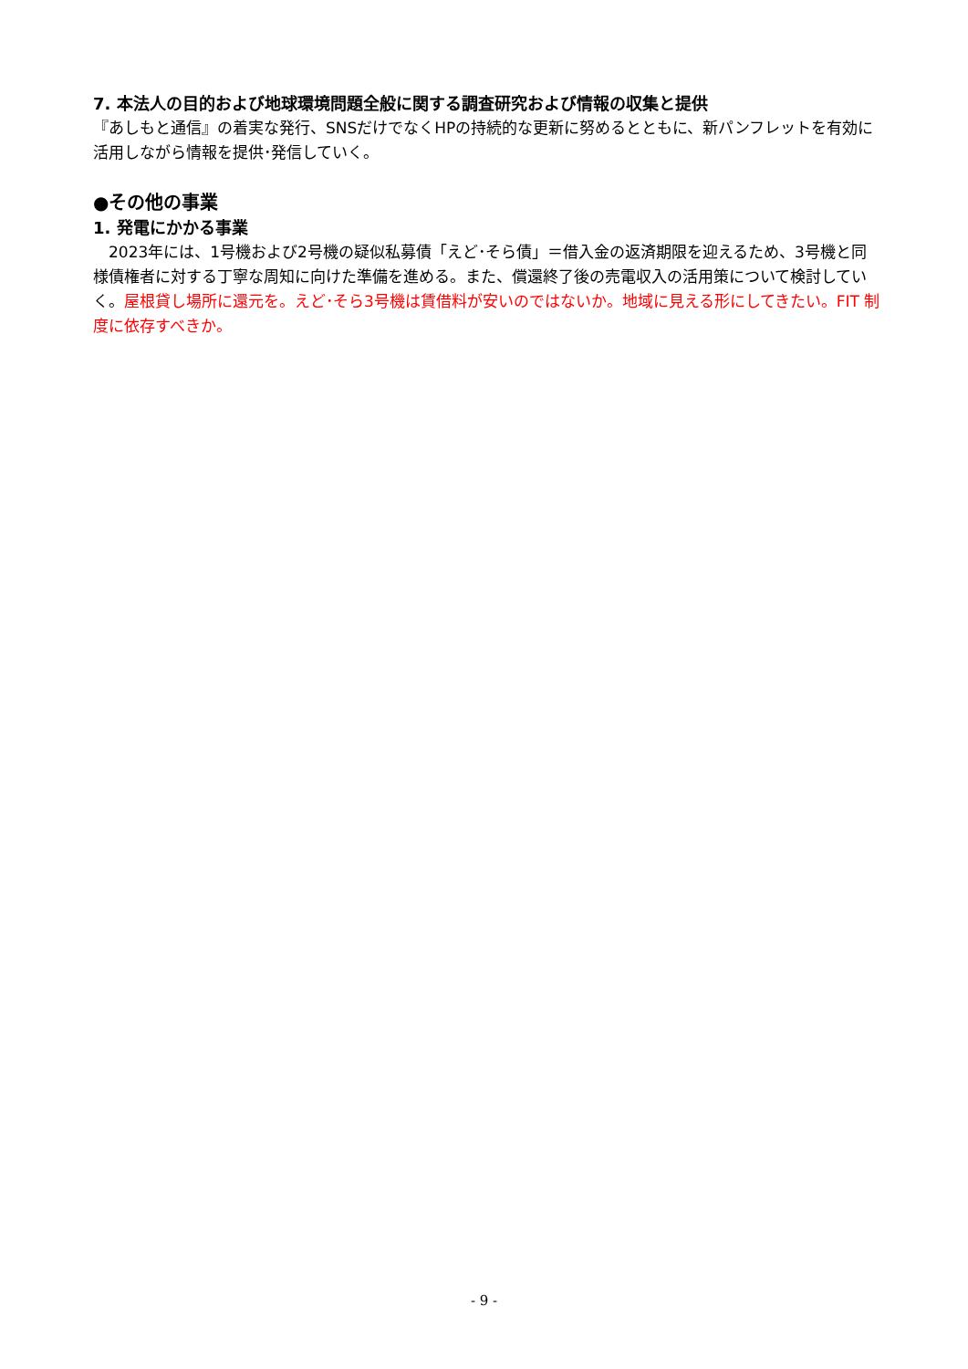7. 本法人の目的および地球環境問題全般に関する調査研究および情報の収集と提供
『あしもと通信』の着実な発行、SNSだけでなくHPの持続的な更新に努めるとともに、新パンフレットを有効に活用しながら情報を提供･発信していく。
●その他の事業
1. 発電にかかる事業
　2023年には、1号機および2号機の疑似私募債「えど･そら債」＝借入金の返済期限を迎えるため、3号機と同様債権者に対する丁寧な周知に向けた準備を進める。また、償還終了後の売電収入の活用策について検討していく。屋根貸し場所に還元を。えど･そら3号機は賃借料が安いのではないか。地域に見える形にしてきたい。FIT 制度に依存すべきか。
- 9 -